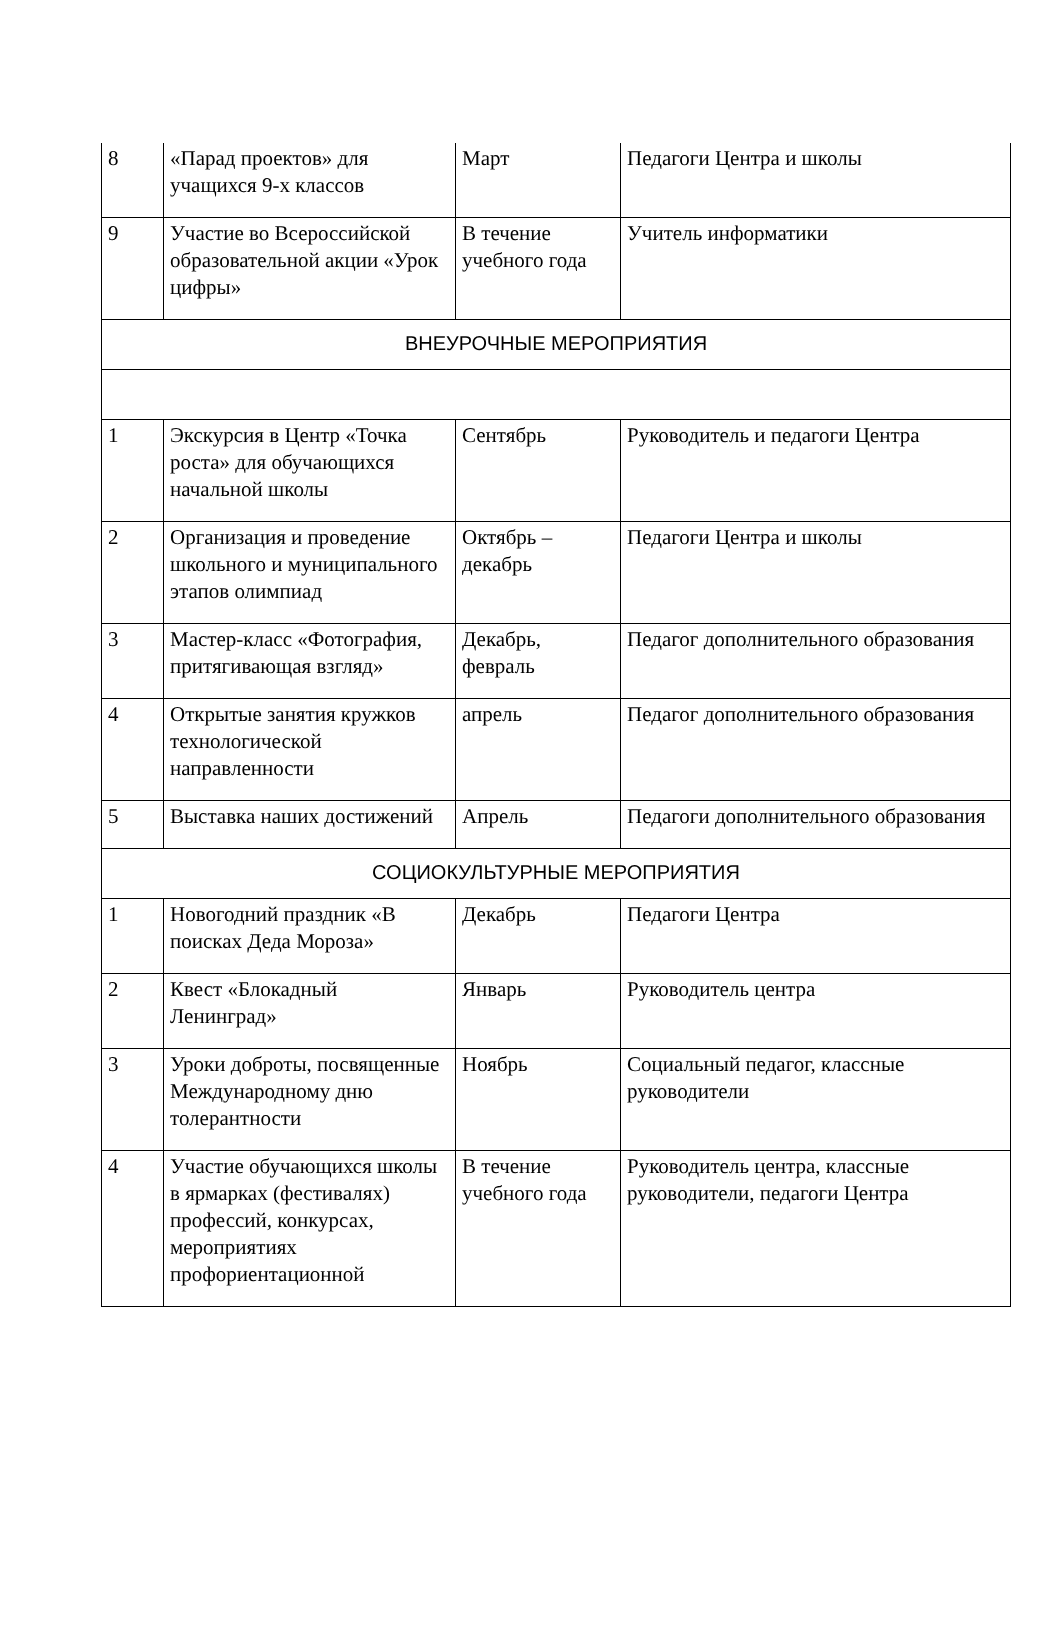| 8 | «Парад проектов» для учащихся 9-х классов | Март | Педагоги Центра и школы |
| 9 | Участие во Всероссийской образовательной акции «Урок цифры» | В течение учебного года | Учитель информатики |
| ВНЕУРОЧНЫЕ МЕРОПРИЯТИЯ | | | |
| 1 | Экскурсия в Центр «Точка роста» для обучающихся начальной школы | Сентябрь | Руководитель и педагоги Центра |
| 2 | Организация и проведение школьного и муниципального этапов олимпиад | Октябрь – декабрь | Педагоги Центра и школы |
| 3 | Мастер-класс «Фотография, притягивающая взгляд» | Декабрь, февраль | Педагог дополнительного образования |
| 4 | Открытые занятия кружков технологической направленности | апрель | Педагог дополнительного образования |
| 5 | Выставка наших достижений | Апрель | Педагоги дополнительного образования |
| СОЦИОКУЛЬТУРНЫЕ МЕРОПРИЯТИЯ | | | |
| 1 | Новогодний праздник «В поисках Деда Мороза» | Декабрь | Педагоги Центра |
| 2 | Квест «Блокадный Ленинград» | Январь | Руководитель центра |
| 3 | Уроки доброты, посвященные Международному дню толерантности | Ноябрь | Социальный педагог, классные руководители |
| 4 | Участие обучающихся школы в ярмарках (фестивалях) профессий, конкурсах, мероприятиях профориентационной | В течение учебного года | Руководитель центра, классные руководители, педагоги Центра |